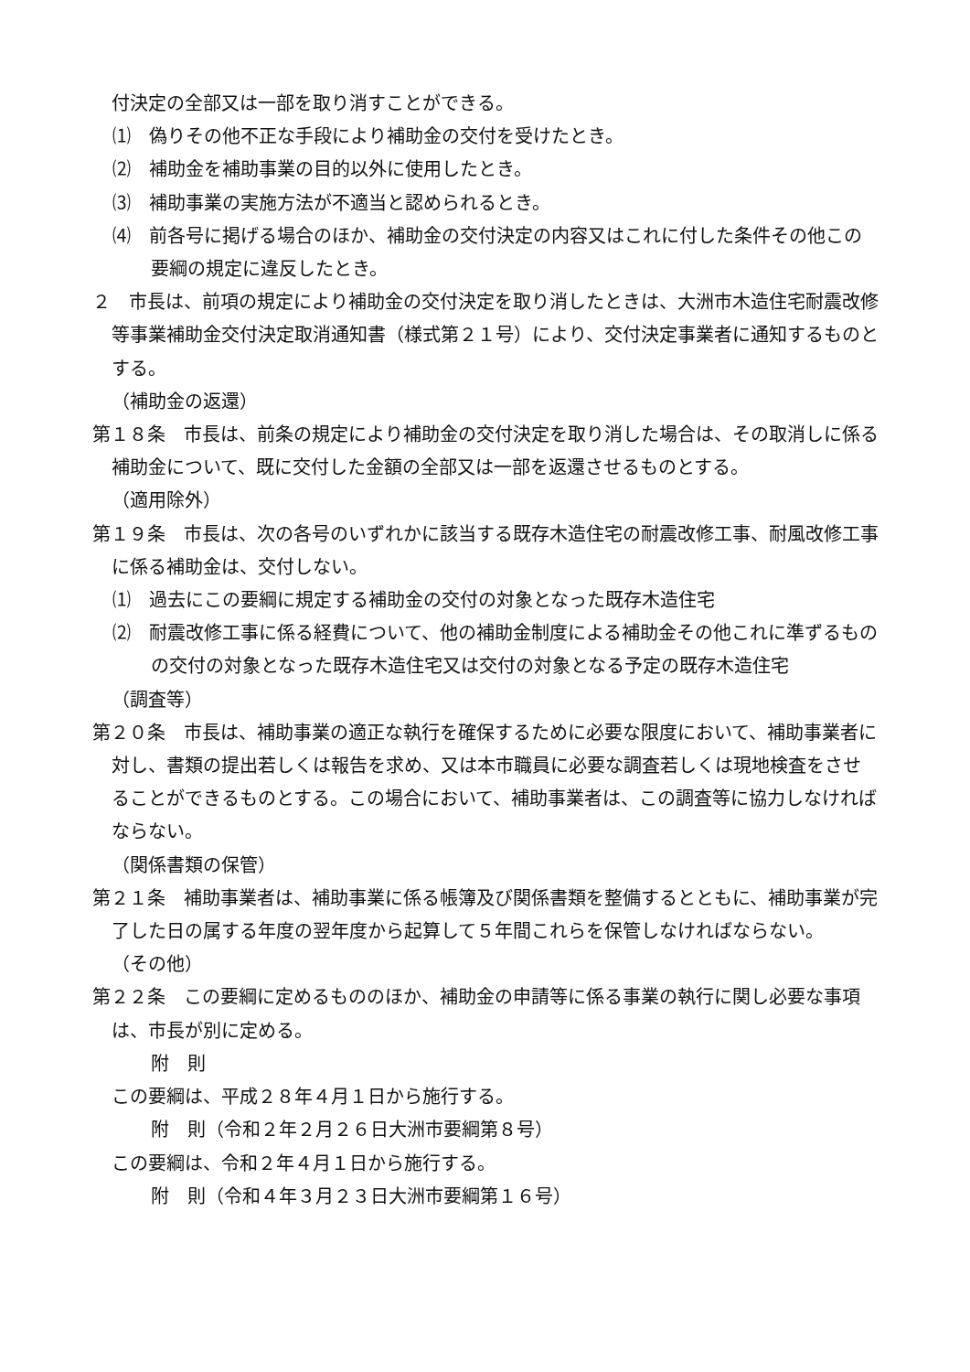付決定の全部又は一部を取り消すことができる。
⑴　偽りその他不正な手段により補助金の交付を受けたとき。
⑵　補助金を補助事業の目的以外に使用したとき。
⑶　補助事業の実施方法が不適当と認められるとき。
⑷　前各号に掲げる場合のほか、補助金の交付決定の内容又はこれに付した条件その他この要綱の規定に違反したとき。
２　市長は、前項の規定により補助金の交付決定を取り消したときは、大洲市木造住宅耐震改修等事業補助金交付決定取消通知書（様式第２１号）により、交付決定事業者に通知するものとする。
（補助金の返還）
第１８条　市長は、前条の規定により補助金の交付決定を取り消した場合は、その取消しに係る補助金について、既に交付した金額の全部又は一部を返還させるものとする。
（適用除外）
第１９条　市長は、次の各号のいずれかに該当する既存木造住宅の耐震改修工事、耐風改修工事に係る補助金は、交付しない。
⑴　過去にこの要綱に規定する補助金の交付の対象となった既存木造住宅
⑵　耐震改修工事に係る経費について、他の補助金制度による補助金その他これに準ずるものの交付の対象となった既存木造住宅又は交付の対象となる予定の既存木造住宅
（調査等）
第２０条　市長は、補助事業の適正な執行を確保するために必要な限度において、補助事業者に対し、書類の提出若しくは報告を求め、又は本市職員に必要な調査若しくは現地検査をさせることができるものとする。この場合において、補助事業者は、この調査等に協力しなければならない。
（関係書類の保管）
第２１条　補助事業者は、補助事業に係る帳簿及び関係書類を整備するとともに、補助事業が完了した日の属する年度の翌年度から起算して５年間これらを保管しなければならない。
（その他）
第２２条　この要綱に定めるもののほか、補助金の申請等に係る事業の執行に関し必要な事項は、市長が別に定める。
附　則
この要綱は、平成２８年４月１日から施行する。
附　則（令和２年２月２６日大洲市要綱第８号）
この要綱は、令和２年４月１日から施行する。
附　則（令和４年３月２３日大洲市要綱第１６号）